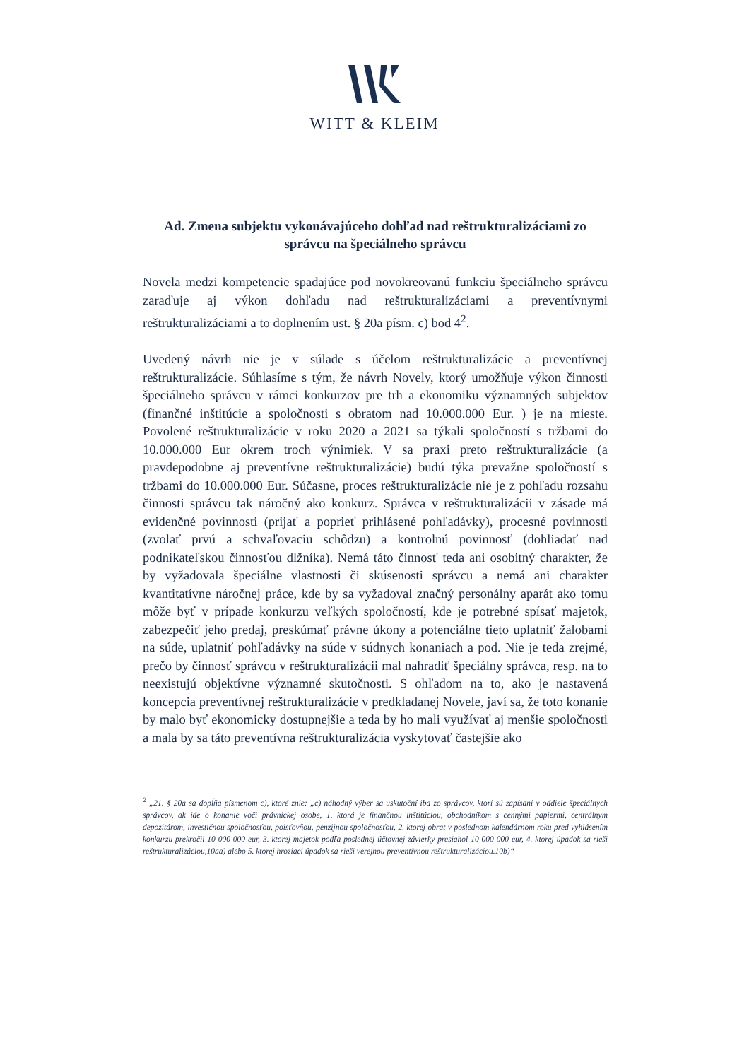WITT & KLEIM
Ad. Zmena subjektu vykonávajúceho dohľad nad reštrukturalizáciami zo správcu na špeciálneho správcu
Novela medzi kompetencie spadajúce pod novokreovanú funkciu špeciálneho správcu zaraďuje aj výkon dohľadu nad reštrukturalizáciami a preventívnymi reštrukturalizáciami a to doplnením ust. § 20a písm. c) bod 4<sup>2</sup>.
Uvedený návrh nie je v súlade s účelom reštrukturalizácie a preventívnej reštrukturalizácie. Súhlasíme s tým, že návrh Novely, ktorý umožňuje výkon činnosti špeciálneho správcu v rámci konkurzov pre trh a ekonomiku významných subjektov (finančné inštitúcie a spoločnosti s obratom nad 10.000.000 Eur. ) je na mieste. Povolené reštrukturalizácie v roku 2020 a 2021 sa týkali spoločností s tržbami do 10.000.000 Eur okrem troch výnimiek. V sa praxi preto reštrukturalizácie (a pravdepodobne aj preventívne reštrukturalizácie) budú týka prevažne spoločností s tržbami do 10.000.000 Eur. Súčasne, proces reštrukturalizácie nie je z pohľadu rozsahu činnosti správcu tak náročný ako konkurz. Správca v reštrukturalizácii v zásade má evidenčné povinnosti (prijať a poprieť prihlásené pohľadávky), procesné povinnosti (zvolať prvú a schvaľovaciu schôdzu) a kontrolnú povinnosť (dohliadať nad podnikateľskou činnosťou dlžníka). Nemá táto činnosť teda ani osobitný charakter, že by vyžadovala špeciálne vlastnosti či skúsenosti správcu a nemá ani charakter kvantitatívne náročnej práce, kde by sa vyžadoval značný personálny aparát ako tomu môže byť v prípade konkurzu veľkých spoločností, kde je potrebné spísať majetok, zabezpečiť jeho predaj, preskúmať právne úkony a potenciálne tieto uplatniť žalobami na súde, uplatniť pohľadávky na súde v súdnych konaniach a pod. Nie je teda zrejmé, prečo by činnosť správcu v reštrukturalizácii mal nahradiť špeciálny správca, resp. na to neexistujú objektívne významné skutočnosti. S ohľadom na to, ako je nastavená koncepcia preventívnej reštrukturalizácie v predkladanej Novele, javí sa, že toto konanie by malo byť ekonomicky dostupnejšie a teda by ho mali využívať aj menšie spoločnosti a mala by sa táto preventívna reštrukturalizácia vyskytovať častejšie ako
<sup>2</sup> „21. § 20a sa dopĺňa písmenom c), ktoré znie: „c) náhodný výber sa uskutoční iba zo správcov, ktorí sú zapísaní v oddiele špeciálnych správcov, ak ide o konanie voči právnickej osobe, 1. ktorá je finančnou inštitúciou, obchodníkom s cennými papiermi, centrálnym depozitárom, investičnou spoločnosťou, poisťovňou, penzijnou spoločnosťou, 2. ktorej obrat v poslednom kalendárnom roku pred vyhlásením konkurzu prekročil 10 000 000 eur, 3. ktorej majetok podľa poslednej účtovnej závierky presiahol 10 000 000 eur, 4. ktorej úpadok sa rieši reštrukturalizáciou,10aa) alebo 5. ktorej hroziaci úpadok sa rieši verejnou preventívnou reštrukturalizáciou.10b)“